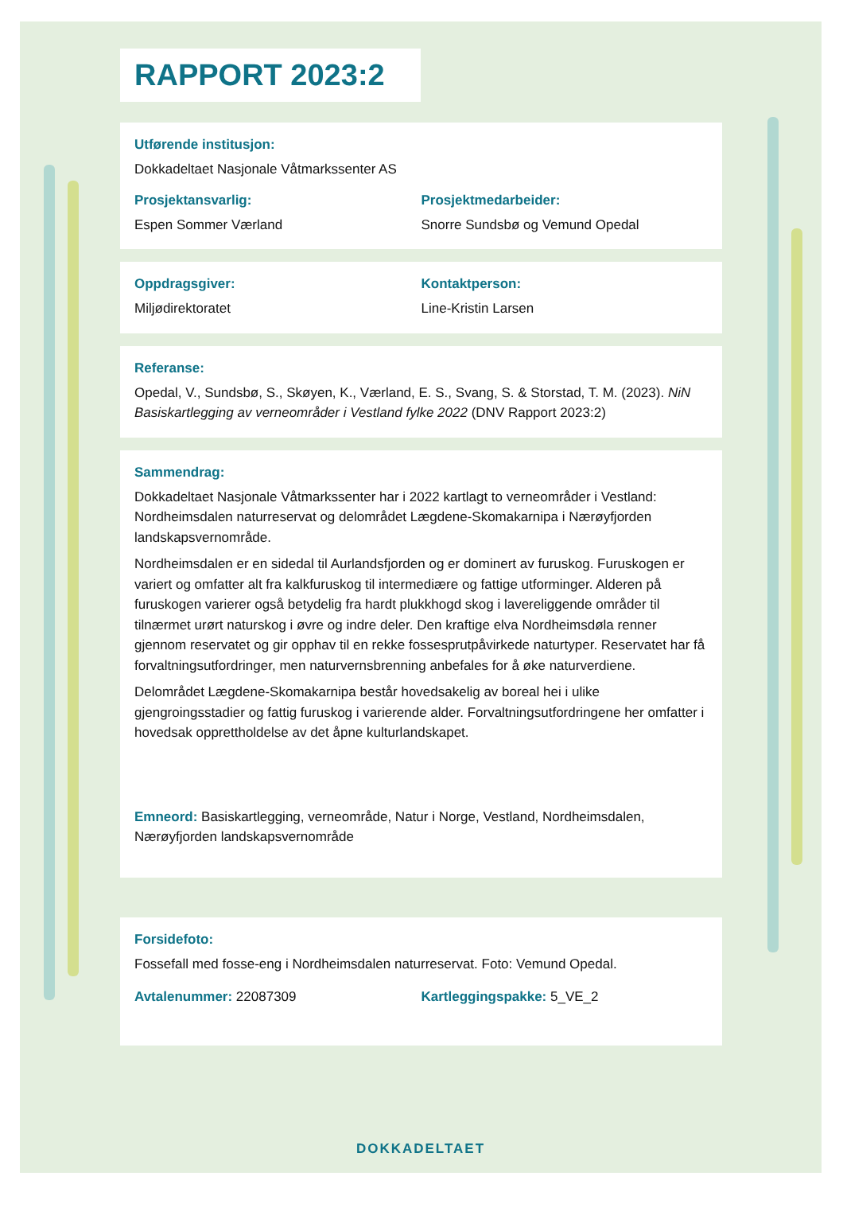RAPPORT 2023:2
Utførende institusjon:
Dokkadeltaet Nasjonale Våtmarkssenter AS
Prosjektansvarlig:
Espen Sommer Værland
Prosjektmedarbeider:
Snorre Sundsbø og Vemund Opedal
Oppdragsgiver:
Miljødirektoratet
Kontaktperson:
Line-Kristin Larsen
Referanse:
Opedal, V., Sundsbø, S., Skøyen, K., Værland, E. S., Svang, S. & Storstad, T. M. (2023). NiN Basiskartlegging av verneområder i Vestland fylke 2022 (DNV Rapport 2023:2)
Sammendrag:
Dokkadeltaet Nasjonale Våtmarkssenter har i 2022 kartlagt to verneområder i Vestland: Nordheimsdalen naturreservat og delområdet Lægdene-Skomakarnipa i Nærøyfjorden landskapsvernområde.
Nordheimsdalen er en sidedal til Aurlandsfjorden og er dominert av furuskog. Furuskogen er variert og omfatter alt fra kalkfuruskog til intermediære og fattige utforminger. Alderen på furuskogen varierer også betydelig fra hardt plukkhogd skog i lavereliggende områder til tilnærmet urørt naturskog i øvre og indre deler. Den kraftige elva Nordheimsdøla renner gjennom reservatet og gir opphav til en rekke fossesprutpåvirkede naturtyper. Reservatet har få forvaltningsutfordringer, men naturvernsbrenning anbefales for å øke naturverdiene.
Delområdet Lægdene-Skomakarnipa består hovedsakelig av boreal hei i ulike gjengroingsstadier og fattig furuskog i varierende alder. Forvaltningsutfordringene her omfatter i hovedsak opprettholdelse av det åpne kulturlandskapet.
Emneord: Basiskartlegging, verneområde, Natur i Norge, Vestland, Nordheimsdalen, Nærøyfjorden landskapsvernområde
Forsidefoto:
Fossefall med fosse-eng i Nordheimsdalen naturreservat. Foto: Vemund Opedal.
Avtalenummer: 22087309 Kartleggingspakke: 5_VE_2
DOKKADELTAET